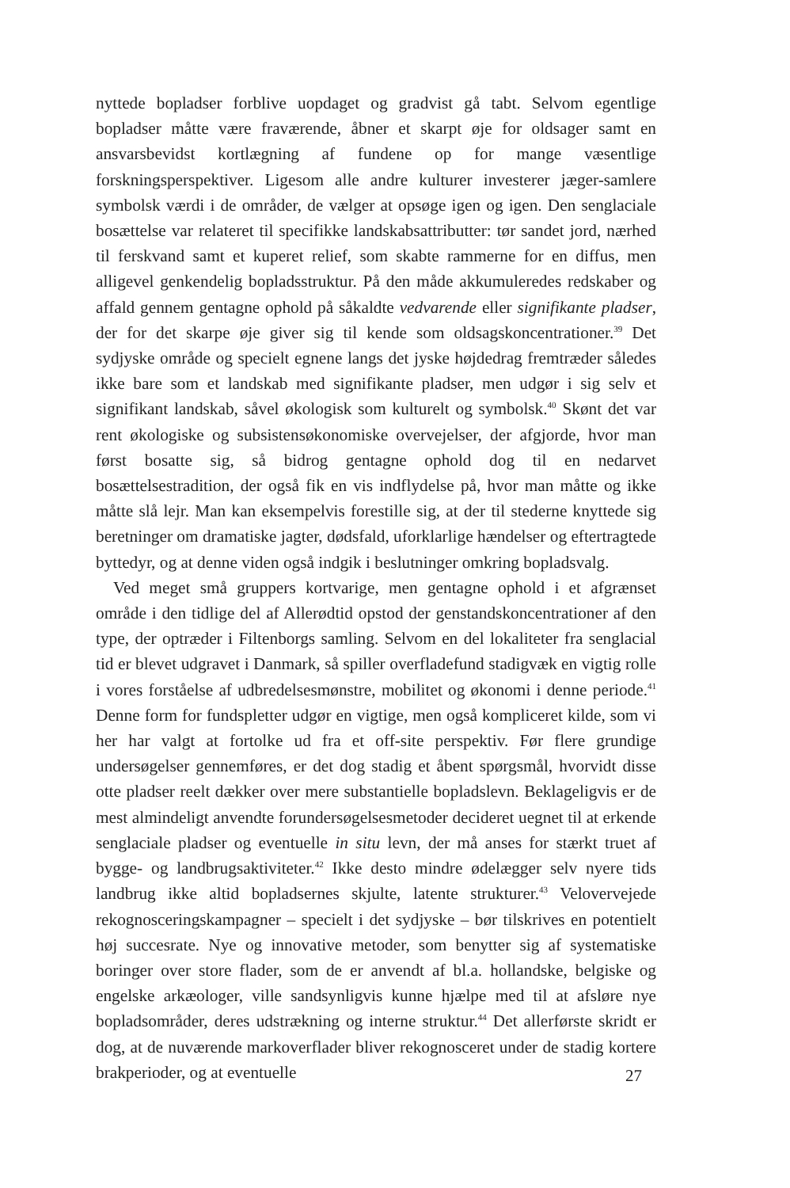nyttede bopladser forblive uopdaget og gradvist gå tabt. Selvom egentlige bopladser måtte være fraværende, åbner et skarpt øje for oldsager samt en ansvarsbevidst kortlægning af fundene op for mange væsentlige forskningsperspektiver. Ligesom alle andre kulturer investerer jæger-samlere symbolsk værdi i de områder, de vælger at opsøge igen og igen. Den senglaciale bosættelse var relateret til specifikke landskabsattributter: tør sandet jord, nærhed til ferskvand samt et kuperet relief, som skabte rammerne for en diffus, men alligevel genkendelig bopladsstruktur. På den måde akkumuleredes redskaber og affald gennem gentagne ophold på såkaldte vedvarende eller signifikante pladser, der for det skarpe øje giver sig til kende som oldsagskoncentrationer.<sup>39</sup> Det sydjyske område og specielt egnene langs det jyske højdedrag fremtræder således ikke bare som et landskab med signifikante pladser, men udgør i sig selv et signifikant landskab, såvel økologisk som kulturelt og symbolsk.<sup>40</sup> Skønt det var rent økologiske og subsistensøkonomiske overvejelser, der afgjorde, hvor man først bosatte sig, så bidrog gentagne ophold dog til en nedarvet bosættelsestradition, der også fik en vis indflydelse på, hvor man måtte og ikke måtte slå lejr. Man kan eksempelvis forestille sig, at der til stederne knyttede sig beretninger om dramatiske jagter, dødsfald, uforklarlige hændelser og eftertragtede byttedyr, og at denne viden også indgik i beslutninger omkring bopladsvalg.
Ved meget små gruppers kortvarige, men gentagne ophold i et afgrænset område i den tidlige del af Allerødtid opstod der genstandskoncentrationer af den type, der optræder i Filtenborgs samling. Selvom en del lokaliteter fra senglacial tid er blevet udgravet i Danmark, så spiller overfladefund stadigvæk en vigtig rolle i vores forståelse af udbredelsesmønstre, mobilitet og økonomi i denne periode.<sup>41</sup> Denne form for fundspletter udgør en vigtige, men også kompliceret kilde, som vi her har valgt at fortolke ud fra et off-site perspektiv. Før flere grundige undersøgelser gennemføres, er det dog stadig et åbent spørgsmål, hvorvidt disse otte pladser reelt dækker over mere substantielle bopladslevn. Beklageligvis er de mest almindeligt anvendte forundersøgelsesmetoder decideret uegnet til at erkende senglaciale pladser og eventuelle in situ levn, der må anses for stærkt truet af bygge- og landbrugsaktiviteter.<sup>42</sup> Ikke desto mindre ødelægger selv nyere tids landbrug ikke altid bopladsernes skjulte, latente strukturer.<sup>43</sup> Velovervejede rekognosceringskampagner – specielt i det sydjyske – bør tilskrives en potentielt høj succesrate. Nye og innovative metoder, som benytter sig af systematiske boringer over store flader, som de er anvendt af bl.a. hollandske, belgiske og engelske arkæologer, ville sandsynligvis kunne hjælpe med til at afsløre nye bopladsområder, deres udstrækning og interne struktur.<sup>44</sup> Det allerførste skridt er dog, at de nuværende markoverflader bliver rekognosceret under de stadig kortere brakperioder, og at eventuelle
27